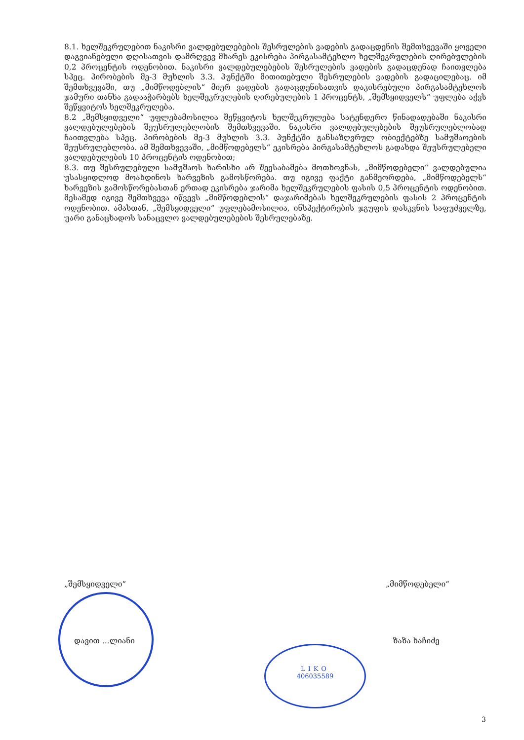LIKO
406035589
8.1. ხელშეკრულებით ნაკისრი ვალდებულებების შესრულების ვადების გადაცდენის შემთხვევაში ყოველი დაგვიანებული დღისათვის დამრღვევ მხარეს ეკისრება პირგასამტეხლო ხელშეკრულების ღირებულების 0,2 პროცენტის ოდენობით. ნაკისრი ვალდებულებების შესრულების ვადების გადაცდენად ჩაითვლება სპეც. პირობების მე-3 მუხლის 3.3. პუნქტში მითითებული შესრულების ვადების გადაცილებაც. იმ შემთხვევაში, თუ „მიმწოდებლის“ მიერ ვადების გადაცდენისათვის დაკისრებული პირგასამტეხლოს ჯამური თანხა გადააჭარბებს ხელშეკრულების ღირებულების 1 პროცენტს, „შემსყიდველს“ უფლება აქვს შეწყვიტოს ხელშეკრულება.
8.2 „შემსყიდველი“ უფლებამოსილია შეწყვიტოს ხელშეკრულება სატენდერო წინადადებაში ნაკისრი ვალდებულებების შეუსრულებლობის შემთხვევაში. ნაკისრი ვალდებულებების შეუსრულებლობად ჩაითვლება სპეც. პირობების მე-3 მუხლის 3.3. პუნქტში განსაზღვრულ ობიექტებზე სამუშაოების შეუსრულებლობა. ამ შემთხვევაში, „მიმწოდებელს“ ეკისრება პირგასამტეხლოს გადახდა შეუსრულებელი ვალდებულების 10 პროცენტის ოდენობით;
8.3. თუ შესრულებული სამუშაოს ხარისხი არ შეესაბამება მოთხოვნას, „მიმწოდებელი“ ვალდებულია უსასყიდლოდ მოახდინოს ხარვეზის გამოსწორება. თუ იგივე ფაქტი განმეორდება, „მიმწოდებელს“ ხარვეზის გამოსწორებასთან ერთად ეკისრება ჯარიმა ხელშეკრულების ფასის 0,5 პროცენტის ოდენობით. მესამედ იგივე შემთხვევა იწვევს „მიმწოდებლის“ დაჯარიმებას ხელშეკრულების ფასის 2 პროცენტის ოდენობით. ამასთან, „შემსყიდველი“ უფლებამოსილია, ინსპექტირების ჯგუფის დასკვნის საფუძველზე, უარი განაცხადოს სანაცვლო ვალდებულებების შესრულებაზე.
„შემსყიდველი“„მიმწოდებელი“
დავით ...ლიანი ზაზა ხაჩიძე
3